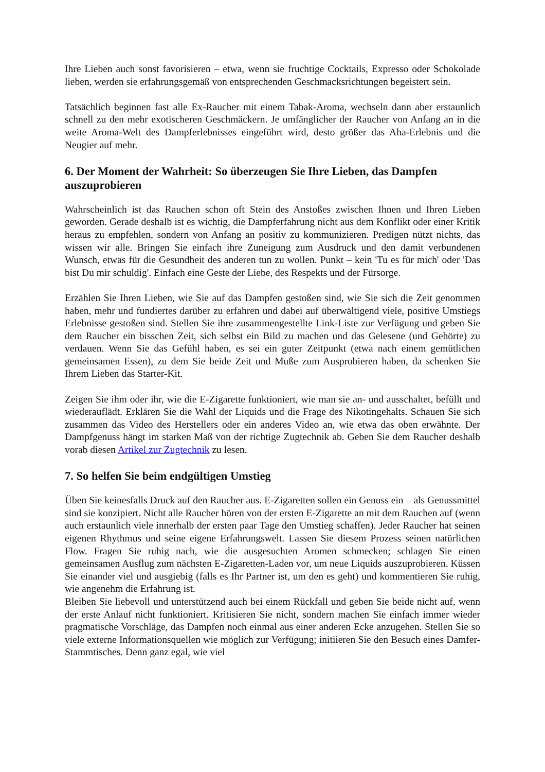Ihre Lieben auch sonst favorisieren – etwa, wenn sie fruchtige Cocktails, Expresso oder Schokolade lieben, werden sie erfahrungsgemäß von entsprechenden Geschmacksrichtungen begeistert sein.
Tatsächlich beginnen fast alle Ex-Raucher mit einem Tabak-Aroma, wechseln dann aber erstaunlich schnell zu den mehr exotischeren Geschmäckern. Je umfänglicher der Raucher von Anfang an in die weite Aroma-Welt des Dampferlebnisses eingeführt wird, desto größer das Aha-Erlebnis und die Neugier auf mehr.
6. Der Moment der Wahrheit: So überzeugen Sie Ihre Lieben, das Dampfen auszuprobieren
Wahrscheinlich ist das Rauchen schon oft Stein des Anstoßes zwischen Ihnen und Ihren Lieben geworden. Gerade deshalb ist es wichtig, die Dampferfahrung nicht aus dem Konflikt oder einer Kritik heraus zu empfehlen, sondern von Anfang an positiv zu kommunizieren. Predigen nützt nichts, das wissen wir alle. Bringen Sie einfach ihre Zuneigung zum Ausdruck und den damit verbundenen Wunsch, etwas für die Gesundheit des anderen tun zu wollen. Punkt – kein 'Tu es für mich' oder 'Das bist Du mir schuldig'. Einfach eine Geste der Liebe, des Respekts und der Fürsorge.
Erzählen Sie Ihren Lieben, wie Sie auf das Dampfen gestoßen sind, wie Sie sich die Zeit genommen haben, mehr und fundiertes darüber zu erfahren und dabei auf überwältigend viele, positive Umstiegs Erlebnisse gestoßen sind. Stellen Sie ihre zusammengestellte Link-Liste zur Verfügung und geben Sie dem Raucher ein bisschen Zeit, sich selbst ein Bild zu machen und das Gelesene (und Gehörte) zu verdauen. Wenn Sie das Gefühl haben, es sei ein guter Zeitpunkt (etwa nach einem gemütlichen gemeinsamen Essen), zu dem Sie beide Zeit und Muße zum Ausprobieren haben, da schenken Sie Ihrem Lieben das Starter-Kit.
Zeigen Sie ihm oder ihr, wie die E-Zigarette funktioniert, wie man sie an- und ausschaltet, befüllt und wiederauflädt. Erklären Sie die Wahl der Liquids und die Frage des Nikotingehalts. Schauen Sie sich zusammen das Video des Herstellers oder ein anderes Video an, wie etwa das oben erwähnte. Der Dampfgenuss hängt im starken Maß von der richtige Zugtechnik ab. Geben Sie dem Raucher deshalb vorab diesen Artikel zur Zugtechnik zu lesen.
7. So helfen Sie beim endgültigen Umstieg
Üben Sie keinesfalls Druck auf den Raucher aus. E-Zigaretten sollen ein Genuss ein – als Genussmittel sind sie konzipiert. Nicht alle Raucher hören von der ersten E-Zigarette an mit dem Rauchen auf (wenn auch erstaunlich viele innerhalb der ersten paar Tage den Umstieg schaffen). Jeder Raucher hat seinen eigenen Rhythmus und seine eigene Erfahrungswelt. Lassen Sie diesem Prozess seinen natürlichen Flow. Fragen Sie ruhig nach, wie die ausgesuchten Aromen schmecken; schlagen Sie einen gemeinsamen Ausflug zum nächsten E-Zigaretten-Laden vor, um neue Liquids auszuprobieren. Küssen Sie einander viel und ausgiebig (falls es Ihr Partner ist, um den es geht) und kommentieren Sie ruhig, wie angenehm die Erfahrung ist.
Bleiben Sie liebevoll und unterstützend auch bei einem Rückfall und geben Sie beide nicht auf, wenn der erste Anlauf nicht funktioniert. Kritisieren Sie nicht, sondern machen Sie einfach immer wieder pragmatische Vorschläge, das Dampfen noch einmal aus einer anderen Ecke anzugehen. Stellen Sie so viele externe Informationsquellen wie möglich zur Verfügung; initiieren Sie den Besuch eines Damfer-Stammtisches. Denn ganz egal, wie viel